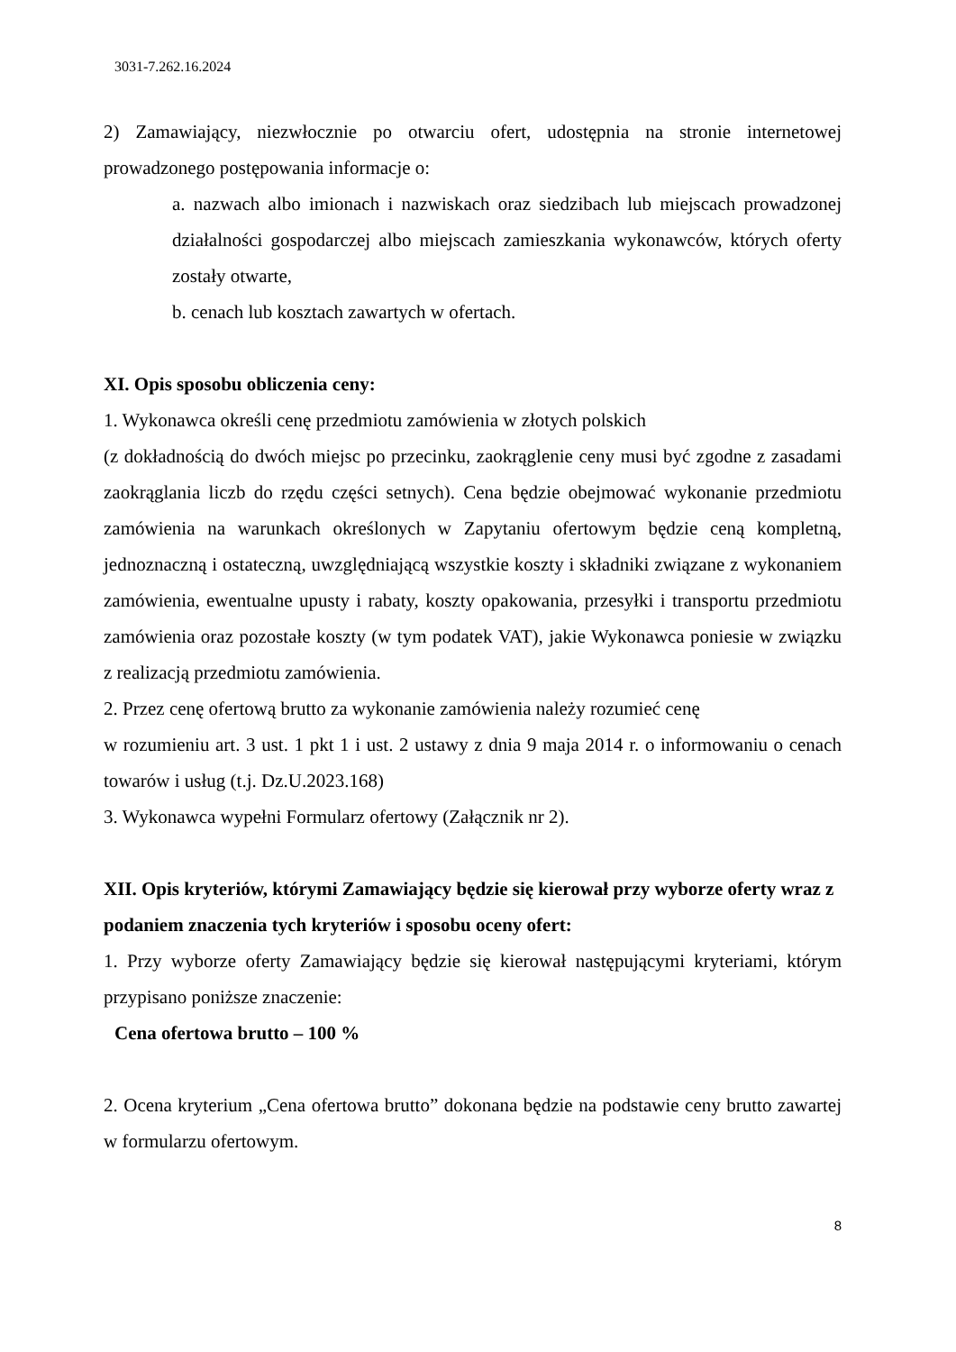3031-7.262.16.2024
2) Zamawiający, niezwłocznie po otwarciu ofert, udostępnia na stronie internetowej prowadzonego postępowania informacje o:
a. nazwach albo imionach i nazwiskach oraz siedzibach lub miejscach prowadzonej działalności gospodarczej albo miejscach zamieszkania wykonawców, których oferty zostały otwarte,
b. cenach lub kosztach zawartych w ofertach.
XI. Opis sposobu obliczenia ceny:
1. Wykonawca określi cenę przedmiotu zamówienia w złotych polskich
(z dokładnością do dwóch miejsc po przecinku, zaokrąglenie ceny musi być zgodne z zasadami zaokrąglania liczb do rzędu części setnych). Cena będzie obejmować wykonanie przedmiotu zamówienia na warunkach określonych w Zapytaniu ofertowym będzie ceną kompletną, jednoznaczną i ostateczną, uwzględniającą wszystkie koszty i składniki związane z wykonaniem zamówienia, ewentualne upusty i rabaty, koszty opakowania, przesyłki i transportu przedmiotu zamówienia oraz pozostałe koszty (w tym podatek VAT), jakie Wykonawca poniesie w związku z realizacją przedmiotu zamówienia.
2. Przez cenę ofertową brutto za wykonanie zamówienia należy rozumieć cenę
w rozumieniu art. 3 ust. 1 pkt 1 i ust. 2 ustawy z dnia 9 maja 2014 r. o informowaniu o cenach towarów i usług (t.j. Dz.U.2023.168)
3. Wykonawca wypełni Formularz ofertowy (Załącznik nr 2).
XII. Opis kryteriów, którymi Zamawiający będzie się kierował przy wyborze oferty wraz z podaniem znaczenia tych kryteriów i sposobu oceny ofert:
1. Przy wyborze oferty Zamawiający będzie się kierował następującymi kryteriami, którym przypisano poniższe znaczenie:
Cena ofertowa brutto – 100 %
2. Ocena kryterium „Cena ofertowa brutto” dokonana będzie na podstawie ceny brutto zawartej w formularzu ofertowym.
8